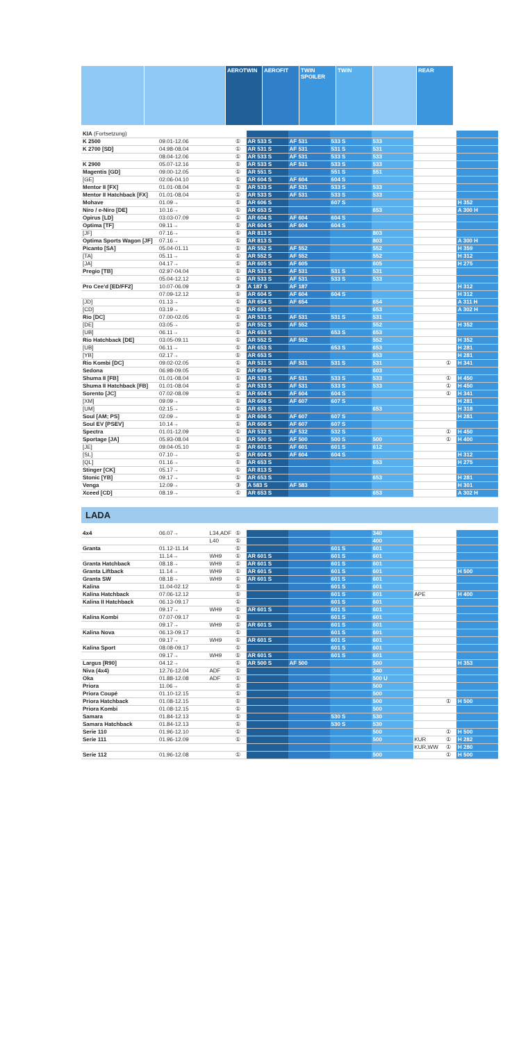AEROTWIN AEROFIT TWIN SPOILER
TWIN REAR
| KIA (Fortsetzung) | | | | | | | | | | |
| K 2500 | 09.01-12.06 | | ① | AR 533 S | AF 531 | 533 S | 533 | | | |
| K 2700 [SD] | 04.98-08.04 | | ① | AR 531 S | AF 531 | 531 S | 531 | | | |
| | 08.04-12.06 | | ① | AR 533 S | AF 531 | 533 S | 533 | | | |
| K 2900 | 05.07-12.16 | | ① | AR 533 S | AF 531 | 533 S | 533 | | | |
| Magentis [GD] | 09.00-12.05 | | ① | AR 551 S | | 551 S | 551 | | | |
| [GE] | 02.06-04.10 | | ① | AR 604 S | AF 604 | 604 S | | | | |
| Mentor II [FX] | 01.01-08.04 | | ① | AR 533 S | AF 531 | 533 S | 533 | | | |
| Mentor II Hatchback [FX] | 01.01-08.04 | | ① | AR 533 S | AF 531 | 533 S | 533 | | | |
| Mohave | 01.09→ | | ① | AR 606 S | | 607 S | | | | H 352 |
| Niro / e-Niro [DE] | 10.16→ | | ① | AR 653 S | | | 653 | | | A 300 H |
| Opirus [LD] | 03.03-07.09 | | ① | AR 604 S | AF 604 | 604 S | | | | |
| Optima [TF] | 09.11→ | | ① | AR 604 S | AF 604 | 604 S | | | | |
| [JF] | 07.16→ | | ① | AR 813 S | | | 803 | | | |
| Optima Sports Wagon [JF] | 07.16→ | | ① | AR 813 S | | | 803 | | | A 300 H |
| Picanto [SA] | 05.04-01.11 | | ① | AR 552 S | AF 552 | | 552 | | | H 359 |
| [TA] | 05.11→ | | ① | AR 552 S | AF 552 | | 552 | | | H 312 |
| [JA] | 04.17→ | | ① | AR 605 S | AF 605 | | 605 | | | H 275 |
| Pregio [TB] | 02.97-04.04 | | ① | AR 531 S | AF 531 | 531 S | 531 | | | |
| | 05.04-12.12 | | ① | AR 533 S | AF 531 | 533 S | 533 | | | |
| Pro Cee'd [ED/FF2] | 10.07-06.09 | | ③ | A 187 S | AF 187 | | | | | H 312 |
| | 07.09-12.12 | | ① | AR 604 S | AF 604 | 604 S | | | | H 312 |
| [JD] | 01.13→ | | ① | AR 654 S | AF 654 | | 654 | | | A 311 H |
| [CD] | 03.19→ | | ① | AR 653 S | | | 653 | | | A 302 H |
| Rio [DC] | 07.00-02.05 | | ① | AR 531 S | AF 531 | 531 S | 531 | | | |
| [DE] | 03.05→ | | ① | AR 552 S | AF 552 | | 552 | | | H 352 |
| [UB] | 06.11→ | | ① | AR 653 S | | 653 S | 653 | | | |
| Rio Hatchback [DE] | 03.05-09.11 | | ① | AR 552 S | AF 552 | | 552 | | | H 352 |
| [UB] | 06.11→ | | ① | AR 653 S | | 653 S | 653 | | | H 281 |
| [YB] | 02.17→ | | ① | AR 653 S | | | 653 | | | H 281 |
| Rio Kombi [DC] | 09.02-02.05 | | ① | AR 531 S | AF 531 | 531 S | 531 | | ① | H 341 |
| Sedona | 06.98-09.05 | | ① | AR 609 S | | | 603 | | | |
| Shuma II [FB] | 01.01-08.04 | | ① | AR 533 S | AF 531 | 533 S | 533 | | ① | H 450 |
| Shuma II Hatchback [FB] | 01.01-08.04 | | ① | AR 533 S | AF 531 | 533 S | 533 | | ① | H 450 |
| Sorento [JC] | 07.02-08.09 | | ① | AR 604 S | AF 604 | 604 S | | | ① | H 341 |
| [XM] | 09.09→ | | ① | AR 606 S | AF 607 | 607 S | | | | H 281 |
| [UM] | 02.15→ | | ① | AR 653 S | | | 653 | | | H 318 |
| Soul [AM; PS] | 02.09→ | | ① | AR 606 S | AF 607 | 607 S | | | | H 281 |
| Soul EV [PSEV] | 10.14→ | | ① | AR 606 S | AF 607 | 607 S | | | | |
| Spectra | 01.01-12.09 | | ① | AR 532 S | AF 532 | 532 S | | | ① | H 450 |
| Sportage [JA] | 05.93-08.04 | | ① | AR 500 S | AF 500 | 500 S | 500 | | ① | H 400 |
| [JE] | 09.04-05.10 | | ① | AR 601 S | AF 601 | 601 S | 612 | | | |
| [SL] | 07.10→ | | ① | AR 604 S | AF 604 | 604 S | | | | H 312 |
| [QL] | 01.16→ | | ① | AR 653 S | | | 653 | | | H 275 |
| Stinger [CK] | 05.17→ | | ① | AR 813 S | | | | | | |
| Stonic [YB] | 09.17→ | | ① | AR 653 S | | | 653 | | | H 281 |
| Venga | 12.09→ | | ③ | A 583 S | AF 583 | | | | | H 301 |
| Xceed [CD] | 08.19→ | | ① | AR 653 S | | | 653 | | | A 302 H |
LADA
| 4x4 | 06.07→ | L34,ADF | ① | | | | 340 | | | |
| | | L40 | ① | | | | 400 | | | |
| Granta | 01.12-11.14 | | ① | | | 601 S | 601 | | | |
| | 11.14→ | WH9 | ① | AR 601 S | | 601 S | 601 | | | |
| Granta Hatchback | 08.18→ | WH9 | ① | AR 601 S | | 601 S | 601 | | | |
| Granta Liftback | 11.14→ | WH9 | ① | AR 601 S | | 601 S | 601 | | | H 500 |
| Granta SW | 08.18→ | WH9 | ① | AR 601 S | | 601 S | 601 | | | |
| Kalina | 11.04-02.12 | | ① | | | 601 S | 601 | | | |
| Kalina Hatchback | 07.06-12.12 | | ① | | | 601 S | 601 | APE | | H 400 |
| Kalina II Hatchback | 06.13-09.17 | | ① | | | 601 S | 601 | | | |
| | 09.17→ | WH9 | ① | AR 601 S | | 601 S | 601 | | | |
| Kalina Kombi | 07.07-09.17 | | ① | | | 601 S | 601 | | | |
| | 09.17→ | WH9 | ① | AR 601 S | | 601 S | 601 | | | |
| Kalina Nova | 06.13-09.17 | | ① | | | 601 S | 601 | | | |
| | 09.17→ | WH9 | ① | AR 601 S | | 601 S | 601 | | | |
| Kalina Sport | 08.08-09.17 | | ① | | | 601 S | 601 | | | |
| | 09.17→ | WH9 | ① | AR 601 S | | 601 S | 601 | | | |
| Largus [R90] | 04.12→ | | ① | AR 500 S | AF 500 | | 500 | | | H 353 |
| Niva (4x4) | 12.76-12.04 | ADF | ① | | | | 340 | | | |
| Oka | 01.88-12.08 | ADF | ① | | | | 500 U | | | |
| Priora | 11.06→ | | ① | | | | 500 | | | |
| Priora Coupé | 01.10-12.15 | | ① | | | | 500 | | | |
| Priora Hatchback | 01.08-12.15 | | ① | | | | 500 | | ① | H 500 |
| Priora Kombi | 01.08-12.15 | | ① | | | | 500 | | | |
| Samara | 01.84-12.13 | | ① | | | 530 S | 530 | | | |
| Samara Hatchback | 01.84-12.13 | | ① | | | 530 S | 530 | | | |
| Serie 110 | 01.96-12.10 | | ① | | | | 500 | | ① | H 500 |
| Serie 111 | 01.96-12.09 | | ① | | | | 500 | KUR | ① | H 282 |
| | | | | | | | | KUR,WW | ① | H 280 |
| Serie 112 | 01.96-12.08 | | ① | | | | 500 | | ① | H 500 |